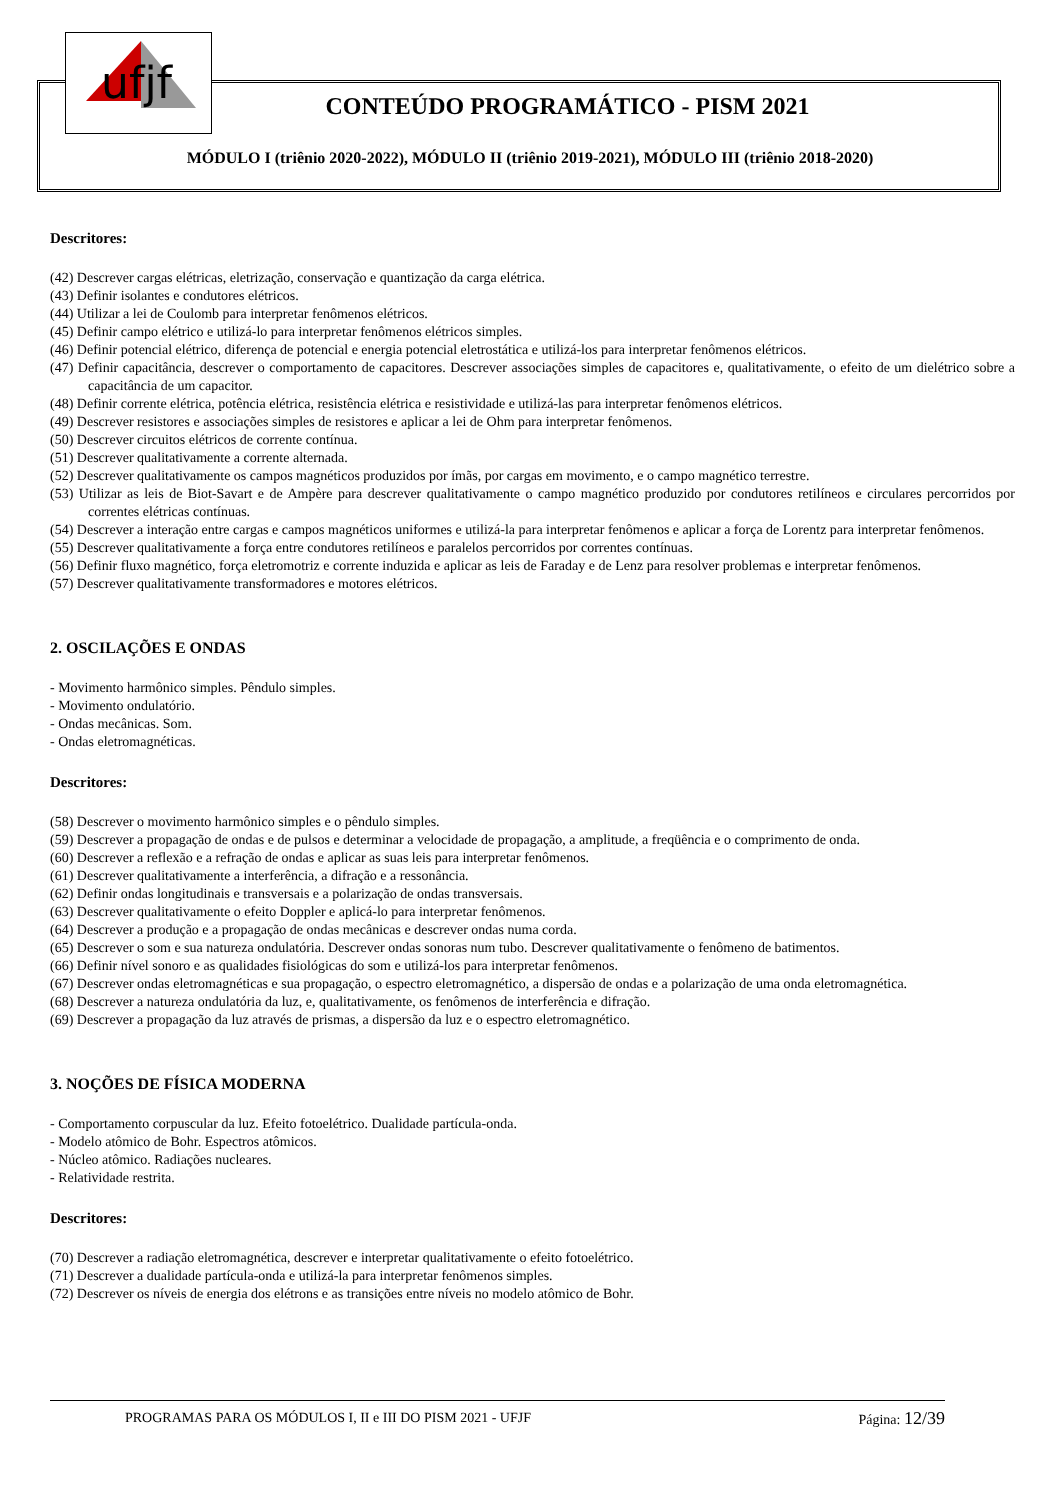ufjf
CONTEÚDO PROGRAMÁTICO - PISM 2021
MÓDULO I (triênio 2020-2022), MÓDULO II (triênio 2019-2021), MÓDULO III (triênio 2018-2020)
Descritores:
(42) Descrever cargas elétricas, eletrização, conservação e quantização da carga elétrica.
(43) Definir isolantes e condutores elétricos.
(44) Utilizar a lei de Coulomb para interpretar fenômenos elétricos.
(45) Definir campo elétrico e utilizá-lo para interpretar fenômenos elétricos simples.
(46) Definir potencial elétrico, diferença de potencial e energia potencial eletrostática e utilizá-los para interpretar fenômenos elétricos.
(47) Definir capacitância, descrever o comportamento de capacitores. Descrever associações simples de capacitores e, qualitativamente, o efeito de um dielétrico sobre a capacitância de um capacitor.
(48) Definir corrente elétrica, potência elétrica, resistência elétrica e resistividade e utilizá-las para interpretar fenômenos elétricos.
(49) Descrever resistores e associações simples de resistores e aplicar a lei de Ohm para interpretar fenômenos.
(50) Descrever circuitos elétricos de corrente contínua.
(51) Descrever qualitativamente a corrente alternada.
(52) Descrever qualitativamente os campos magnéticos produzidos por ímãs, por cargas em movimento, e o campo magnético terrestre.
(53) Utilizar as leis de Biot-Savart e de Ampère para descrever qualitativamente o campo magnético produzido por condutores retilíneos e circulares percorridos por correntes elétricas contínuas.
(54) Descrever a interação entre cargas e campos magnéticos uniformes e utilizá-la para interpretar fenômenos e aplicar a força de Lorentz para interpretar fenômenos.
(55) Descrever qualitativamente a força entre condutores retilíneos e paralelos percorridos por correntes contínuas.
(56) Definir fluxo magnético, força eletromotriz e corrente induzida e aplicar as leis de Faraday e de Lenz para resolver problemas e interpretar fenômenos.
(57) Descrever qualitativamente transformadores e motores elétricos.
2. OSCILAÇÕES E ONDAS
- Movimento harmônico simples. Pêndulo simples.
- Movimento ondulatório.
- Ondas mecânicas. Som.
- Ondas eletromagnéticas.
Descritores:
(58) Descrever o movimento harmônico simples e o pêndulo simples.
(59) Descrever a propagação de ondas e de pulsos e determinar a velocidade de propagação, a amplitude, a freqüência e o comprimento de onda.
(60) Descrever a reflexão e a refração de ondas e aplicar as suas leis para interpretar fenômenos.
(61) Descrever qualitativamente a interferência, a difração e a ressonância.
(62) Definir ondas longitudinais e transversais e a polarização de ondas transversais.
(63) Descrever qualitativamente o efeito Doppler e aplicá-lo para interpretar fenômenos.
(64) Descrever a produção e a propagação de ondas mecânicas e descrever ondas numa corda.
(65) Descrever o som e sua natureza ondulatória. Descrever ondas sonoras num tubo. Descrever qualitativamente o fenômeno de batimentos.
(66) Definir nível sonoro e as qualidades fisiológicas do som e utilizá-los para interpretar fenômenos.
(67) Descrever ondas eletromagnéticas e sua propagação, o espectro eletromagnético, a dispersão de ondas e a polarização de uma onda eletromagnética.
(68) Descrever a natureza ondulatória da luz, e, qualitativamente, os fenômenos de interferência e difração.
(69) Descrever a propagação da luz através de prismas, a dispersão da luz e o espectro eletromagnético.
3. NOÇÕES DE FÍSICA MODERNA
- Comportamento corpuscular da luz. Efeito fotoelétrico. Dualidade partícula-onda.
- Modelo atômico de Bohr. Espectros atômicos.
- Núcleo atômico. Radiações nucleares.
- Relatividade restrita.
Descritores:
(70) Descrever a radiação eletromagnética, descrever e interpretar qualitativamente o efeito fotoelétrico.
(71) Descrever a dualidade partícula-onda e utilizá-la para interpretar fenômenos simples.
(72) Descrever os níveis de energia dos elétrons e as transições entre níveis no modelo atômico de Bohr.
PROGRAMAS PARA OS MÓDULOS I, II e III DO PISM 2021 - UFJF Página: 12/39